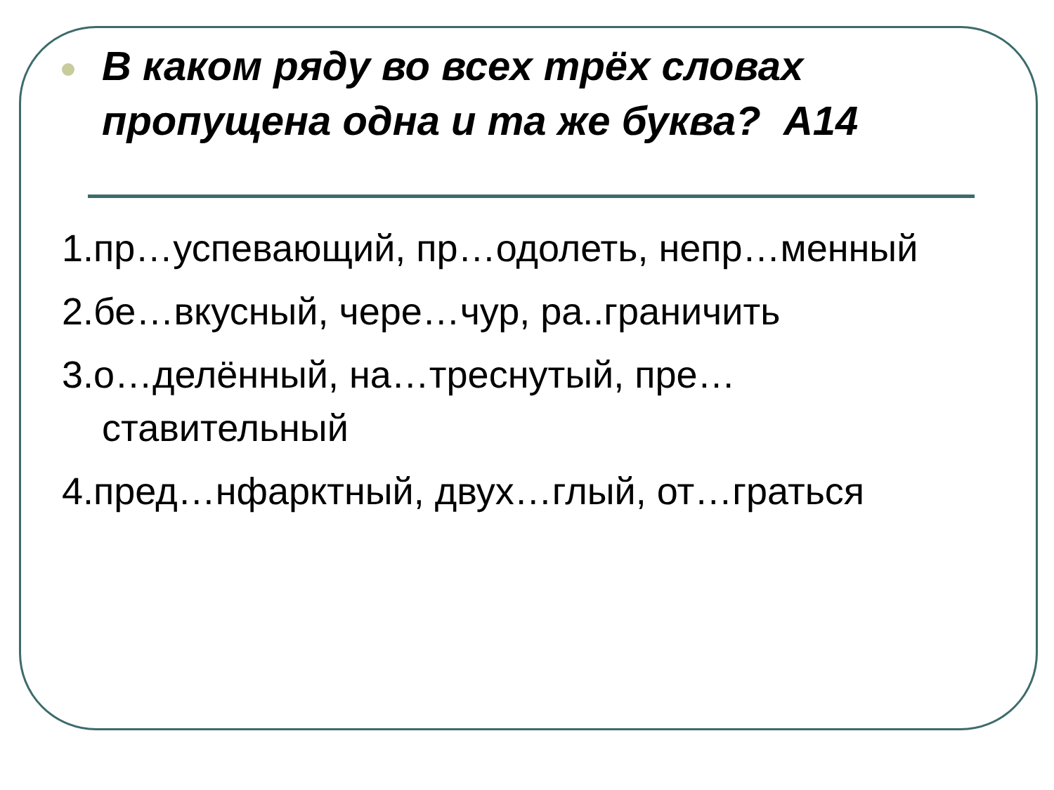В каком ряду во всех трёх словах пропущена одна и та же буква? А14
1.пр…успевающий, пр…одолеть, непр…менный
2.бе…вкусный, чере…чур, ра..граничить
3.о…делённый, на…треснутый, пре…ставительный
4.пред…нфарктный, двух…глый, от…граться